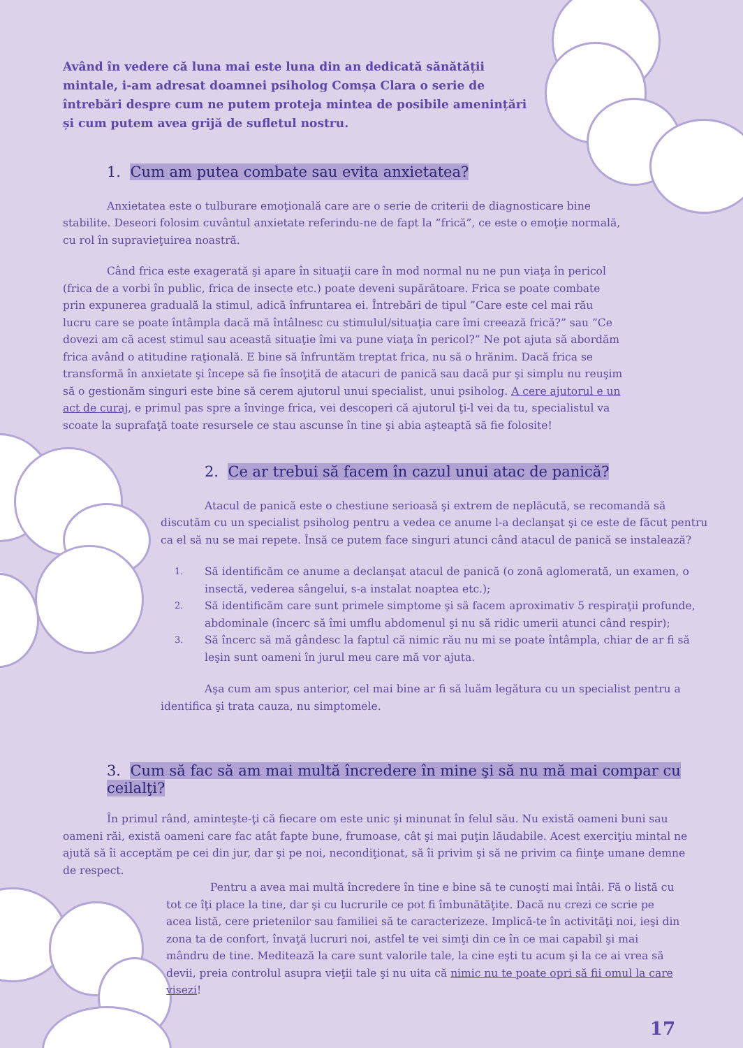Având în vedere că luna mai este luna din an dedicată sănătății mintale, i-am adresat doamnei psiholog Comșa Clara o serie de întrebări despre cum ne putem proteja mintea de posibile amenințări și cum putem avea grijă de sufletul nostru.
1. Cum am putea combate sau evita anxietatea?
Anxietatea este o tulburare emoţională care are o serie de criterii de diagnosticare bine stabilite. Deseori folosim cuvântul anxietate referindu-ne de fapt la “frică”, ce este o emoţie normală, cu rol în supravieţuirea noastră.
Când frica este exagerată şi apare în situaţii care în mod normal nu ne pun viaţa în pericol (frica de a vorbi în public, frica de insecte etc.) poate deveni supărătoare. Frica se poate combate prin expunerea graduală la stimul, adică înfruntarea ei. Întrebări de tipul ”Care este cel mai rău lucru care se poate întâmpla dacă mă întâlnesc cu stimulul/situaţia care îmi creează frică?” sau ”Ce dovezi am că acest stimul sau această situaţie îmi va pune viaţa în pericol?” Ne pot ajuta să abordăm frica având o atitudine raţională. E bine să înfruntăm treptat frica, nu să o hrănim. Dacă frica se transformă în anxietate şi începe să fie însoţită de atacuri de panică sau dacă pur şi simplu nu reuşim să o gestionăm singuri este bine să cerem ajutorul unui specialist, unui psiholog. A cere ajutorul e un act de curaj, e primul pas spre a învinge frica, vei descoperi că ajutorul ţi-l vei da tu, specialistul va scoate la suprafaţă toate resursele ce stau ascunse în tine şi abia aşteaptă să fie folosite!
2. Ce ar trebui să facem în cazul unui atac de panică?
Atacul de panică este o chestiune serioasă şi extrem de neplăcută, se recomandă să discutăm cu un specialist psiholog pentru a vedea ce anume l-a declanşat şi ce este de făcut pentru ca el să nu se mai repete. Însă ce putem face singuri atunci când atacul de panică se instalează?
1. Să identificăm ce anume a declanşat atacul de panică (o zonă aglomerată, un examen, o insectă, vederea sângelui, s-a instalat noaptea etc.);
2. Să identificăm care sunt primele simptome şi să facem aproximativ 5 respiraţii profunde, abdominale (încerc să îmi umflu abdomenul şi nu să ridic umerii atunci când respir);
3. Să încerc să mă gândesc la faptul că nimic rău nu mi se poate întâmpla, chiar de ar fi să leşin sunt oameni în jurul meu care mă vor ajuta.
Aşa cum am spus anterior, cel mai bine ar fi să luăm legătura cu un specialist pentru a identifica şi trata cauza, nu simptomele.
3. Cum să fac să am mai multă încredere în mine şi să nu mă mai compar cu ceilalţi?
În primul rând, aminteşte-ţi că fiecare om este unic şi minunat în felul său. Nu există oameni buni sau oameni răi, există oameni care fac atât fapte bune, frumoase, cât şi mai puţin lăudabile. Acest exerciţiu mintal ne ajută să îi acceptăm pe cei din jur, dar şi pe noi, necondiţionat, să îi privim şi să ne privim ca fiinţe umane demne de respect.
Pentru a avea mai multă încredere în tine e bine să te cunoşti mai întâi. Fă o listă cu tot ce îţi place la tine, dar şi cu lucrurile ce pot fi îmbunătăţite. Dacă nu crezi ce scrie pe acea listă, cere prietenilor sau familiei să te caracterizeze. Implică-te în activităţi noi, ieşi din zona ta de confort, învaţă lucruri noi, astfel te vei simţi din ce în ce mai capabil şi mai mândru de tine. Meditează la care sunt valorile tale, la cine eşti tu acum şi la ce ai vrea să devii, preia controlul asupra vieţii tale şi nu uita că nimic nu te poate opri să fii omul la care visezi!
17